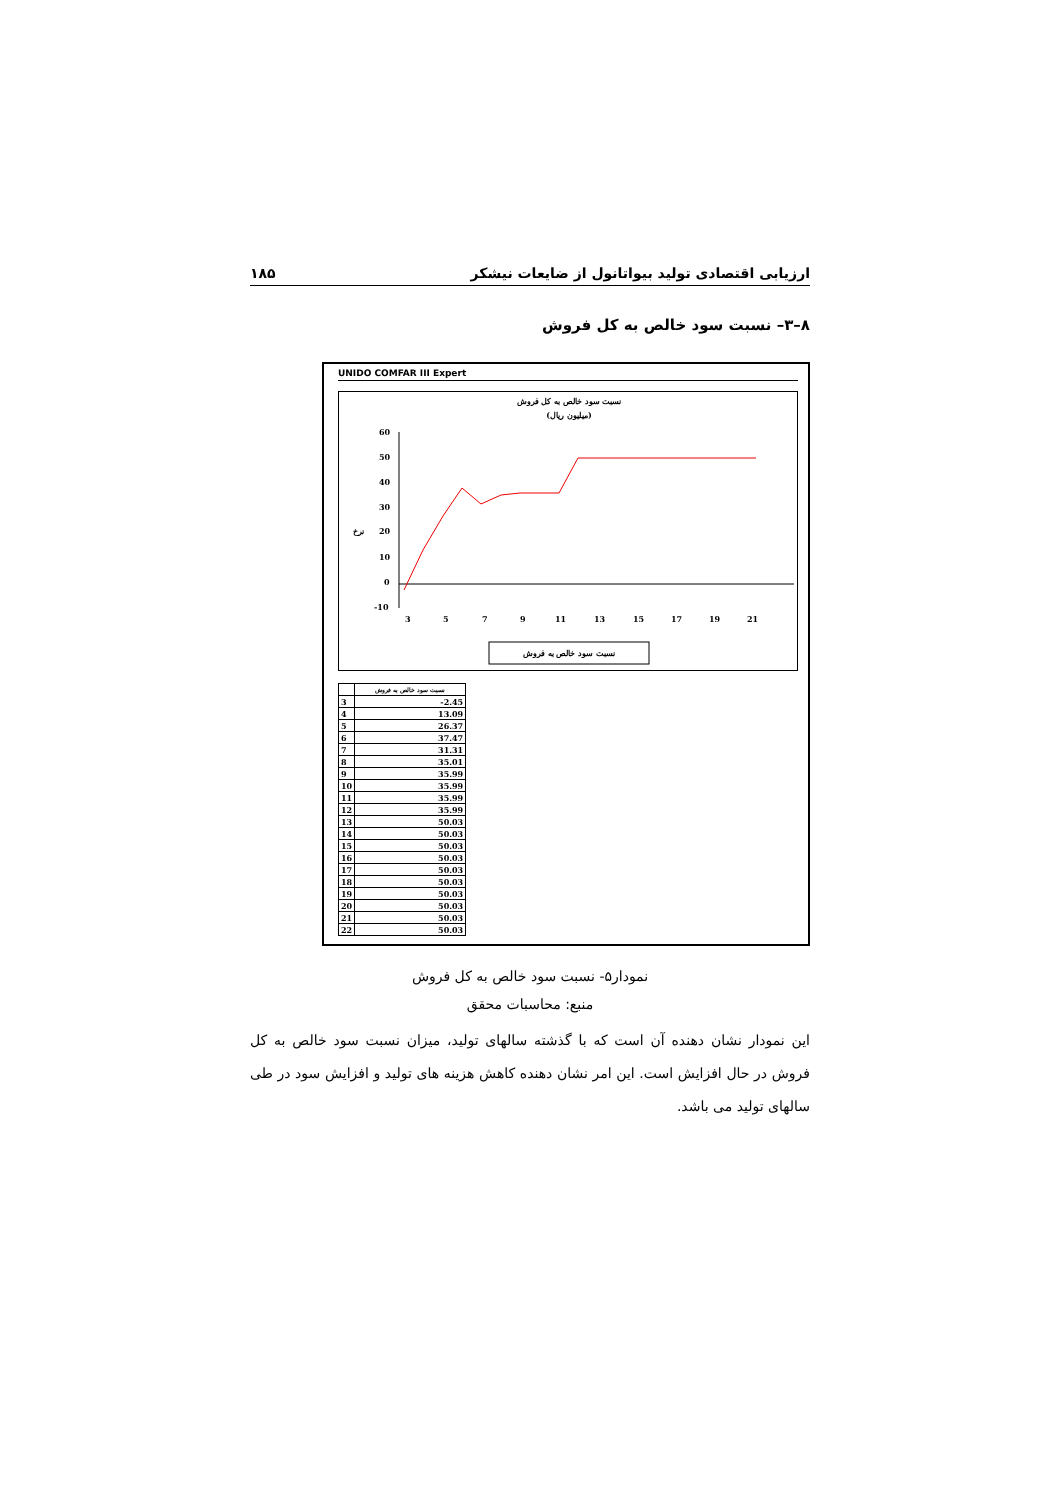ارزیابی اقتصادی تولید بیواتانول از ضایعات نیشکر ۱۸۵
۸–۳– نسبت سود خالص به کل فروش
UNIDO COMFAR III Expert
نسبت سود خالص به کل فروش
(میلیون ریال)
60
50
40
30
20
10
0
-10
نرخ
3
5
7
9
11
13
15
17
19
21
نسبت سود خالص به فروش
| | نسبت سود خالص به فروش |
| --- | --- |
| 3 | -2.45 |
| 4 | 13.09 |
| 5 | 26.37 |
| 6 | 37.47 |
| 7 | 31.31 |
| 8 | 35.01 |
| 9 | 35.99 |
| 10 | 35.99 |
| 11 | 35.99 |
| 12 | 35.99 |
| 13 | 50.03 |
| 14 | 50.03 |
| 15 | 50.03 |
| 16 | 50.03 |
| 17 | 50.03 |
| 18 | 50.03 |
| 19 | 50.03 |
| 20 | 50.03 |
| 21 | 50.03 |
| 22 | 50.03 |
نمودار۵- نسبت سود خالص به کل فروش
منبع: محاسبات محقق
این نمودار نشان دهنده آن است که با گذشته سالهای تولید، میزان نسبت سود خالص به کل فروش در حال افزایش است. این امر نشان دهنده کاهش هزینه های تولید و افزایش سود در طی سالهای تولید می باشد.